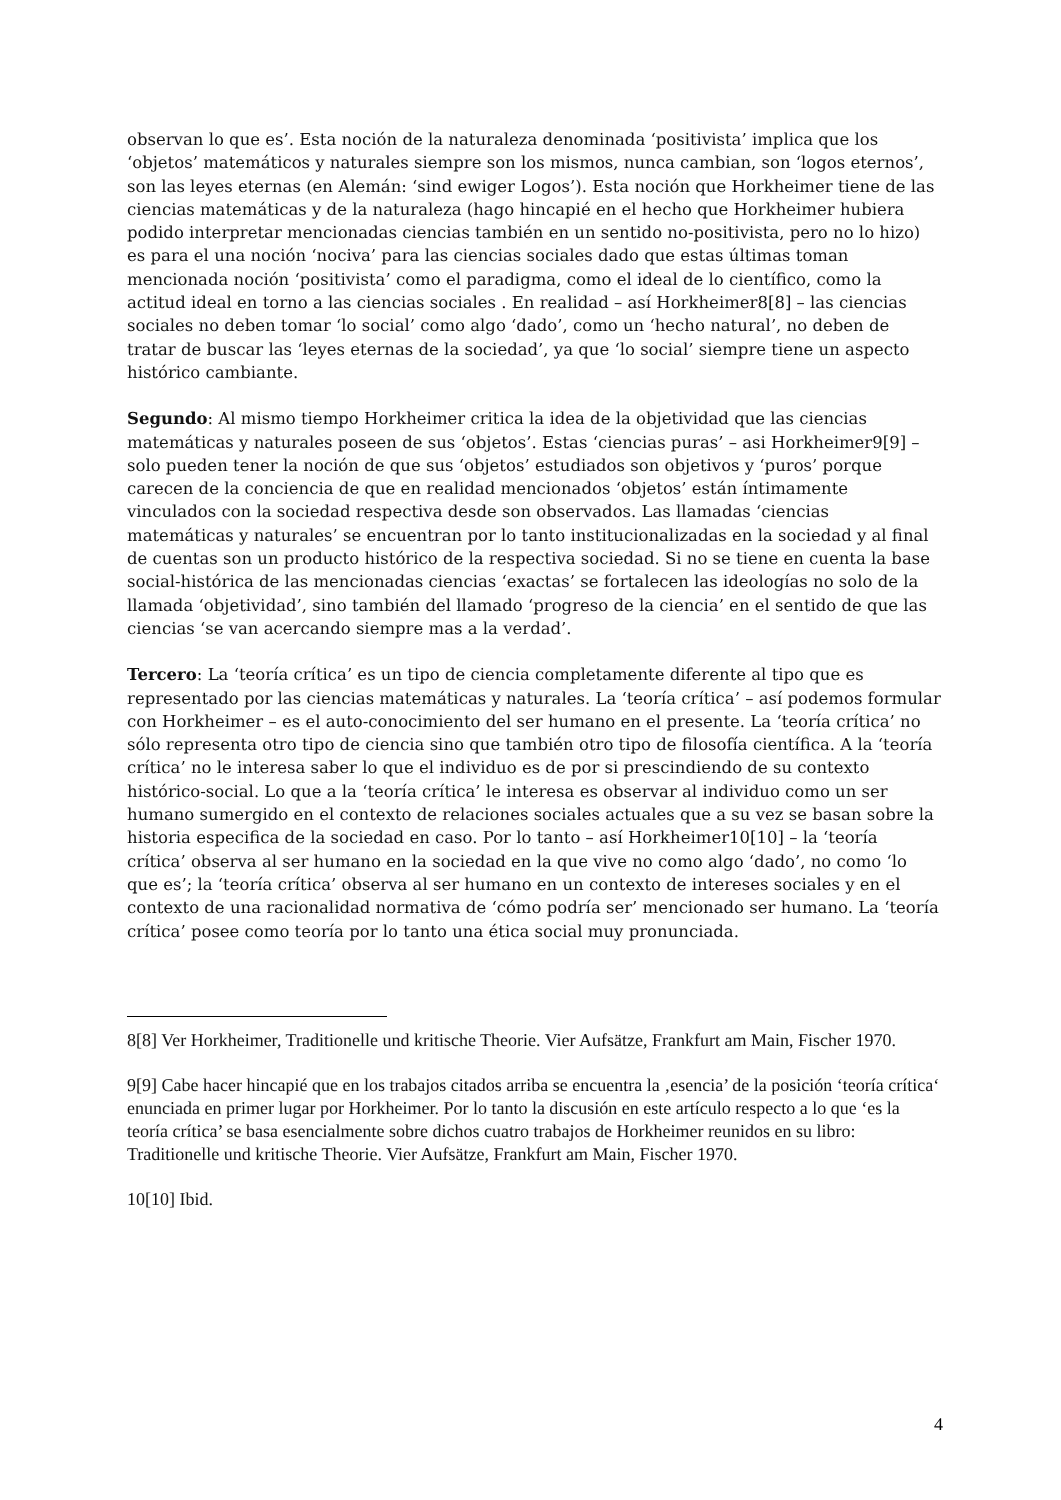observan lo que es’. Esta noción de la naturaleza denominada ‘positivista’ implica que los ‘objetos’ matemáticos y naturales siempre son los mismos, nunca cambian, son ‘logos eternos’, son las leyes eternas (en Alemán: ‘sind ewiger Logos’). Esta noción que Horkheimer tiene de las ciencias matemáticas y de la naturaleza (hago hincapié en el hecho que Horkheimer hubiera podido interpretar mencionadas ciencias también en un sentido no-positivista, pero no lo hizo) es para el una noción ‘nociva’ para las ciencias sociales dado que estas últimas toman mencionada noción ‘positivista’ como el paradigma, como el ideal de lo científico, como la actitud ideal en torno a las ciencias sociales . En realidad – así Horkheimer8[8] – las ciencias sociales no deben tomar ‘lo social’ como algo ‘dado’, como un ‘hecho natural’, no deben de tratar de buscar las ‘leyes eternas de la sociedad’, ya que ‘lo social’ siempre tiene un aspecto histórico cambiante.
Segundo: Al mismo tiempo Horkheimer critica la idea de la objetividad que las ciencias matemáticas y naturales poseen de sus ‘objetos’. Estas ‘ciencias puras’ – asi Horkheimer9[9] – solo pueden tener la noción de que sus ‘objetos’ estudiados son objetivos y ‘puros’ porque carecen de la conciencia de que en realidad mencionados ‘objetos’ están íntimamente vinculados con la sociedad respectiva desde son observados. Las llamadas ‘ciencias matemáticas y naturales’ se encuentran por lo tanto institucionalizadas en la sociedad y al final de cuentas son un producto histórico de la respectiva sociedad. Si no se tiene en cuenta la base social-histórica de las mencionadas ciencias ‘exactas’ se fortalecen las ideologías no solo de la llamada ‘objetividad’, sino también del llamado ‘progreso de la ciencia’ en el sentido de que las ciencias ‘se van acercando siempre mas a la verdad’.
Tercero: La ‘teoría crítica’ es un tipo de ciencia completamente diferente al tipo que es representado por las ciencias matemáticas y naturales. La ‘teoría crítica’ – así podemos formular con Horkheimer – es el auto-conocimiento del ser humano en el presente. La ‘teoría crítica’ no sólo representa otro tipo de ciencia sino que también otro tipo de filosofía científica. A la ‘teoría crítica’ no le interesa saber lo que el individuo es de por si prescindiendo de su contexto histórico-social. Lo que a la ‘teoría crítica’ le interesa es observar al individuo como un ser humano sumergido en el contexto de relaciones sociales actuales que a su vez se basan sobre la historia especifica de la sociedad en caso. Por lo tanto – así Horkheimer10[10] – la ‘teoría crítica’ observa al ser humano en la sociedad en la que vive no como algo ‘dado’, no como ‘lo que es’; la ‘teoría crítica’ observa al ser humano en un contexto de intereses sociales y en el contexto de una racionalidad normativa de ‘cómo podría ser’ mencionado ser humano. La ‘teoría crítica’ posee como teoría por lo tanto una ética social muy pronunciada.
8[8] Ver Horkheimer, Traditionelle und kritische Theorie. Vier Aufsätze, Frankfurt am Main, Fischer 1970.
9[9] Cabe hacer hincapié que en los trabajos citados arriba se encuentra la ‚esencia’ de la posición ‘teoría crítica‘ enunciada en primer lugar por Horkheimer. Por lo tanto la discusión en este artículo respecto a lo que ‘es la teoría crítica’ se basa esencialmente sobre dichos cuatro trabajos de Horkheimer reunidos en su libro: Traditionelle und kritische Theorie. Vier Aufsätze, Frankfurt am Main, Fischer 1970.
10[10] Ibid.
4